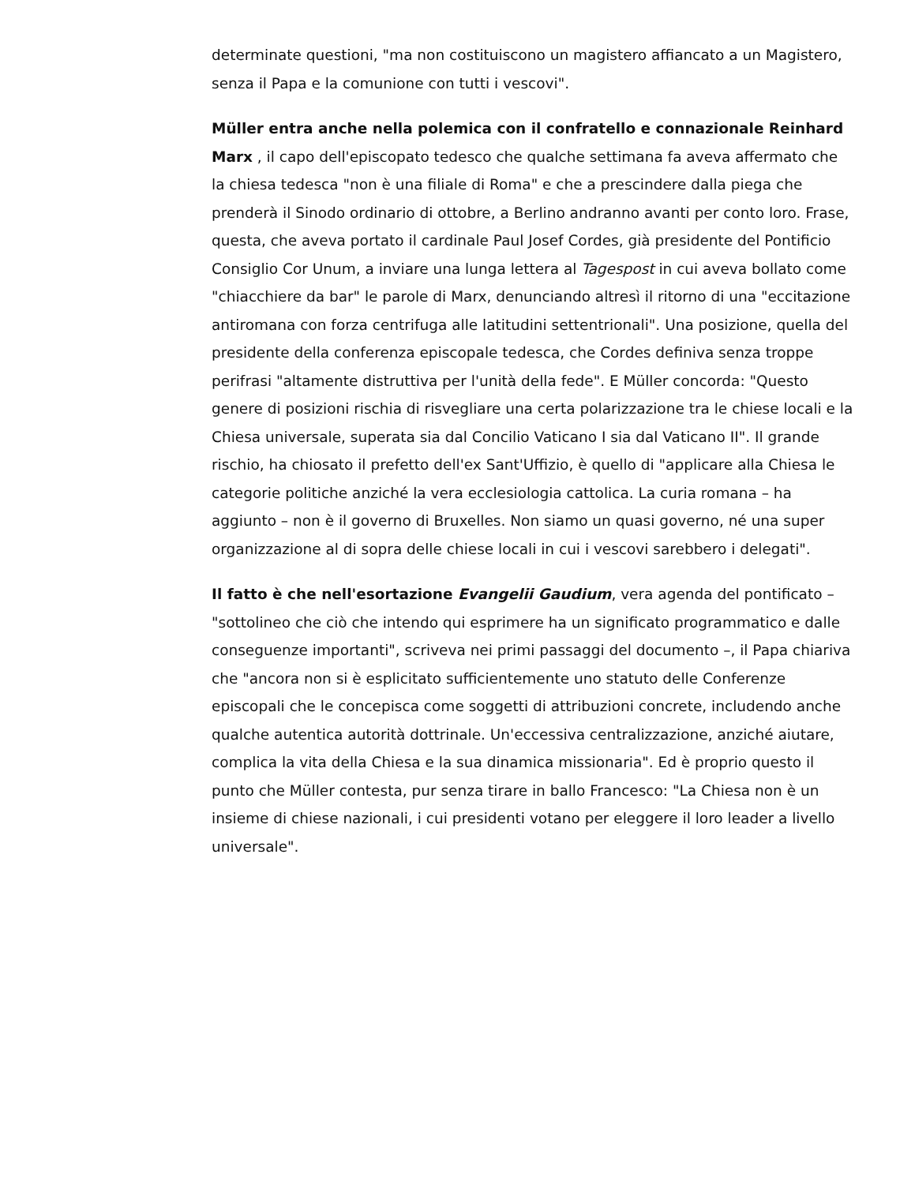determinate questioni, "ma non costituiscono un magistero affiancato a un Magistero, senza il Papa e la comunione con tutti i vescovi".
Müller entra anche nella polemica con il confratello e connazionale Reinhard Marx , il capo dell'episcopato tedesco che qualche settimana fa aveva affermato che la chiesa tedesca "non è una filiale di Roma" e che a prescindere dalla piega che prenderà il Sinodo ordinario di ottobre, a Berlino andranno avanti per conto loro. Frase, questa, che aveva portato il cardinale Paul Josef Cordes, già presidente del Pontificio Consiglio Cor Unum, a inviare una lunga lettera al Tagespost in cui aveva bollato come "chiacchiere da bar" le parole di Marx, denunciando altresì il ritorno di una "eccitazione antiromana con forza centrifuga alle latitudini settentrionali". Una posizione, quella del presidente della conferenza episcopale tedesca, che Cordes definiva senza troppe perifrasi "altamente distruttiva per l'unità della fede". E Müller concorda: "Questo genere di posizioni rischia di risvegliare una certa polarizzazione tra le chiese locali e la Chiesa universale, superata sia dal Concilio Vaticano I sia dal Vaticano II". Il grande rischio, ha chiosato il prefetto dell'ex Sant'Uffizio, è quello di "applicare alla Chiesa le categorie politiche anziché la vera ecclesiologia cattolica. La curia romana – ha aggiunto – non è il governo di Bruxelles. Non siamo un quasi governo, né una super organizzazione al di sopra delle chiese locali in cui i vescovi sarebbero i delegati".
Il fatto è che nell'esortazione Evangelii Gaudium, vera agenda del pontificato – "sottolineo che ciò che intendo qui esprimere ha un significato programmatico e dalle conseguenze importanti", scriveva nei primi passaggi del documento –, il Papa chiariva che "ancora non si è esplicitato sufficientemente uno statuto delle Conferenze episcopali che le concepisca come soggetti di attribuzioni concrete, includendo anche qualche autentica autorità dottrinale. Un'eccessiva centralizzazione, anziché aiutare, complica la vita della Chiesa e la sua dinamica missionaria". Ed è proprio questo il punto che Müller contesta, pur senza tirare in ballo Francesco: "La Chiesa non è un insieme di chiese nazionali, i cui presidenti votano per eleggere il loro leader a livello universale".